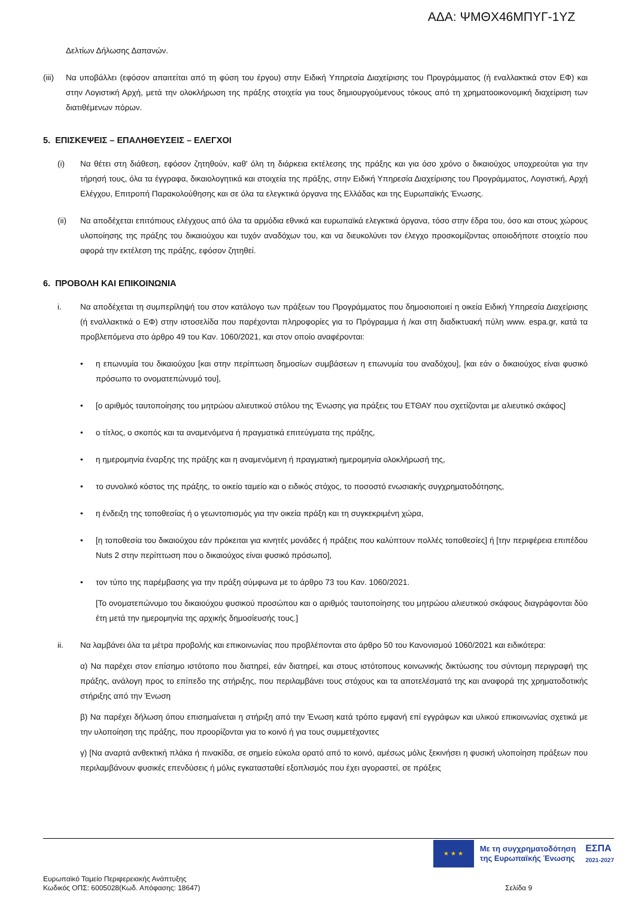ΑΔΑ: ΨΜΘΧ46ΜΠΥΓ-1ΥΖ
Δελτίων Δήλωσης Δαπανών.
(iii) Να υποβάλλει (εφόσον απαιτείται από τη φύση του έργου) στην Ειδική Υπηρεσία Διαχείρισης του Προγράμματος (ή εναλλακτικά στον ΕΦ) και στην Λογιστική Αρχή, μετά την ολοκλήρωση της πράξης στοιχεία για τους δημιουργούμενους τόκους από τη χρηματοοικονομική διαχείριση των διατιθέμενων πόρων.
5. ΕΠΙΣΚΕΨΕΙΣ – ΕΠΑΛΗΘΕΥΣΕΙΣ – ΕΛΕΓΧΟΙ
(i) Να θέτει στη διάθεση, εφόσον ζητηθούν, καθ' όλη τη διάρκεια εκτέλεσης της πράξης και για όσο χρόνο ο δικαιούχος υποχρεούται για την τήρησή τους, όλα τα έγγραφα, δικαιολογητικά και στοιχεία της πράξης, στην Ειδική Υπηρεσία Διαχείρισης του Προγράμματος, Λογιστική, Αρχή Ελέγχου, Επιτροπή Παρακολούθησης και σε όλα τα ελεγκτικά όργανα της Ελλάδας και της Ευρωπαϊκής Ένωσης.
(ii) Να αποδέχεται επιτόπιους ελέγχους από όλα τα αρμόδια εθνικά και ευρωπαϊκά ελεγκτικά όργανα, τόσο στην έδρα του, όσο και στους χώρους υλοποίησης της πράξης του δικαιούχου και τυχόν αναδόχων του, και να διευκολύνει τον έλεγχο προσκομίζοντας οποιοδήποτε στοιχείο που αφορά την εκτέλεση της πράξης, εφόσον ζητηθεί.
6. ΠΡΟΒΟΛΗ ΚΑΙ ΕΠΙΚΟΙΝΩΝΙΑ
i. Να αποδέχεται τη συμπερίληψή του στον κατάλογο των πράξεων του Προγράμματος που δημοσιοποιεί η οικεία Ειδική Υπηρεσία Διαχείρισης (ή εναλλακτικά ο ΕΦ) στην ιστοσελίδα που παρέχονται πληροφορίες για το Πρόγραμμα ή /και στη διαδικτυακή πύλη www. espa.gr, κατά τα προβλεπόμενα στο άρθρο 49 του Καν. 1060/2021, και στον οποίο αναφέρονται:
• η επωνυμία του δικαιούχου [και στην περίπτωση δημοσίων συμβάσεων η επωνυμία του αναδόχου], [και εάν ο δικαιούχος είναι φυσικό πρόσωπο το ονοματεπώνυμό του],
• [ο αριθμός ταυτοποίησης του μητρώου αλιευτικού στόλου της Ένωσης για πράξεις του ΕΤΘΑΥ που σχετίζονται με αλιευτικό σκάφος]
• ο τίτλος, ο σκοπός και τα αναμενόμενα ή πραγματικά επιτεύγματα της πράξης,
• η ημερομηνία έναρξης της πράξης και η αναμενόμενη ή πραγματική ημερομηνία ολοκλήρωσή της,
• το συνολικό κόστος της πράξης, το οικείο ταμείο και ο ειδικός στόχος, το ποσοστό ενωσιακής συγχρηματοδότησης,
• η ένδειξη της τοποθεσίας ή ο γεωντοπισμός για την οικεία πράξη και τη συγκεκριμένη χώρα,
• [η τοποθεσία του δικαιούχου εάν πρόκειται για κινητές μονάδες ή πράξεις που καλύπτουν πολλές τοποθεσίες] ή [την περιφέρεια επιπέδου Nuts 2 στην περίπτωση που ο δικαιούχος είναι φυσικό πρόσωπο],
• τον τύπο της παρέμβασης για την πράξη σύμφωνα με το άρθρο 73 του Καν. 1060/2021.
[Το ονοματεπώνυμο του δικαιούχου φυσικού προσώπου και ο αριθμός ταυτοποίησης του μητρώου αλιευτικού σκάφους διαγράφονται δύο έτη μετά την ημερομηνία της αρχικής δημοσίευσής τους.]
ii. Να λαμβάνει όλα τα μέτρα προβολής και επικοινωνίας που προβλέπονται στο άρθρο 50 του Κανονισμού 1060/2021 και ειδικότερα:
α) Να παρέχει στον επίσημο ιστότοπο που διατηρεί, εάν διατηρεί, και στους ιστότοπους κοινωνικής δικτύωσης του σύντομη περιγραφή της πράξης, ανάλογη προς το επίπεδο της στήριξης, που περιλαμβάνει τους στόχους και τα αποτελέσματά της και αναφορά της χρηματοδοτικής στήριξης από την Ένωση
β) Να παρέχει δήλωση όπου επισημαίνεται η στήριξη από την Ένωση κατά τρόπο εμφανή επί εγγράφων και υλικού επικοινωνίας σχετικά με την υλοποίηση της πράξης, που προορίζονται για το κοινό ή για τους συμμετέχοντες
γ) [Να αναρτά ανθεκτική πλάκα ή πινακίδα, σε σημείο εύκολα ορατό από το κοινό, αμέσως μόλις ξεκινήσει η φυσική υλοποίηση πράξεων που περιλαμβάνουν φυσικές επενδύσεις ή μόλις εγκατασταθεί εξοπλισμός που έχει αγοραστεί, σε πράξεις
★ ★ ★
Με τη συγχρηματοδότηση
της Ευρωπαϊκής Ένωσης
ΕΣΠΑ
2021-2027
Ευρωπαϊκό Ταμείο Περιφερειακής Ανάπτυξης
Κωδικός ΟΠΣ: 6005028(Κωδ. Απόφασης: 18647)
Σελίδα 9